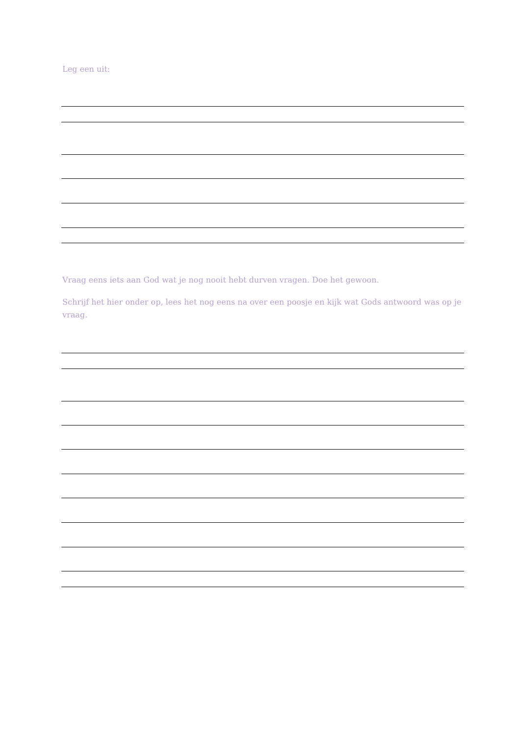Leg een uit:
Vraag eens iets aan God wat je nog nooit hebt durven vragen. Doe het gewoon.
Schrijf het hier onder op, lees het nog eens na over een poosje en kijk wat Gods antwoord was op je vraag.